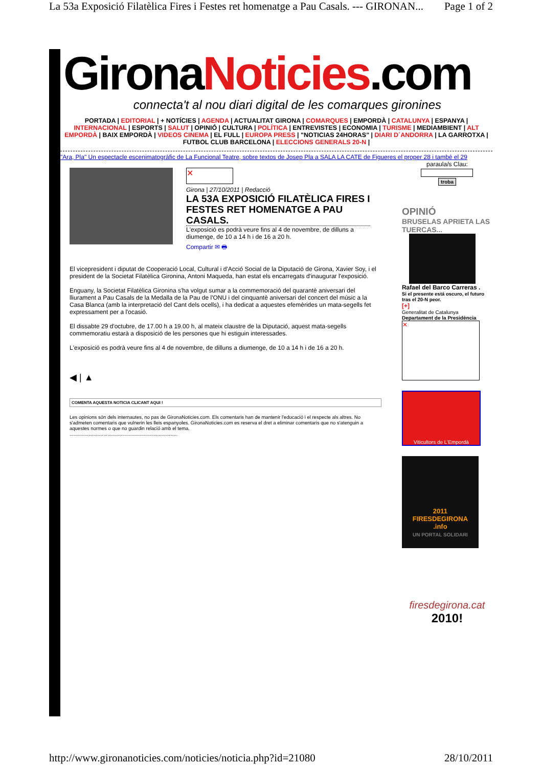La 53a Exposició Filatèlica Fires i Festes ret homenatge a Pau Casals. --- GIRONAN... Page 1 of 2
GironaNoticies.com
connecta't al nou diari digital de les comarques gironines
PORTADA | EDITORIAL | + NOTÍCIES | AGENDA | ACTUALITAT GIRONA | COMARQUES | EMPORDÀ | CATALUNYA | ESPANYA | INTERNACIONAL | ESPORTS | SALUT | OPINIÓ | CULTURA | POLÍTICA | ENTREVISTES | ECONOMIA | TURISME | MEDIAMBIENT | ALT EMPORDÀ | BAIX EMPORDÀ | VIDEOS CINEMA | EL FULL | EUROPA PRESS | "NOTICIAS 24HORAS" | DIARI D´ANDORRA | LA GARROTXA | FUTBOL CLUB BARCELONA | ELECCIONS GENERALS 20-N |
"Ara, Pla" Un espectacle escenimatogràfic de La Funcional Teatre, sobre textos de Josep Pla a SALA LA CATE de Figueres el proper 28 i també el 29
✕
Girona | 27/10/2011 | Redacció
LA 53A EXPOSICIÓ FILATÈLICA FIRES I FESTES RET HOMENATGE A PAU CASALS.
L'exposició es podrà veure fins al 4 de novembre, de dilluns a diumenge, de 10 a 14 h i de 16 a 20 h.
Compartir ✉ 🖶
El vicepresident i diputat de Cooperació Local, Cultural i d'Acció Social de la Diputació de Girona, Xavier Soy, i el president de la Societat Filatèlica Gironina, Antoni Maqueda, han estat els encarregats d'inaugurar l'exposició.
Enguany, la Societat Filatèlica Gironina s'ha volgut sumar a la commemoració del quarantè aniversari del lliurament a Pau Casals de la Medalla de la Pau de l'ONU i del cinquantè aniversari del concert del músic a la Casa Blanca (amb la interpretació del Cant dels ocells), i ha dedicat a aquestes efemèrides un mata-segells fet expressament per a l'ocasió.
El dissabte 29 d'octubre, de 17.00 h a 19.00 h, al mateix claustre de la Diputació, aquest mata-segells commemoratiu estarà a disposició de les persones que hi estiguin interessades.
L'exposició es podrà veure fins al 4 de novembre, de dilluns a diumenge, de 10 a 14 h i de 16 a 20 h.
◀ | ▲
COMENTA AQUESTA NOTICIA CLICANT AQUI !
Les opinions són dels internautes, no pas de GironaNoticies.com. Els comentaris han de mantenir l'educació i el respecte als altres. No s'admeten comentaris que vulnerin les lleis espanyoles. GironaNoticies.com es reserva el dret a eliminar comentaris que no s'atenguin a aquestes normes o que no guardin relació amb el tema.
................................................................................
paraula/s Clau:
troba
OPINIÓ
BRUSELAS APRIETA LAS TUERCAS...
Rafael del Barco Carreras .
Si el presente está oscuro, el futuro tras el 20-N peor.
[+]
Generalitat de Catalunya
Departament de la Presidència
✕
Viticultors de L'Empordà
2011
FIRESDEGIRONA
.info
UN PORTAL SOLIDARI
firesdegirona.cat
2010!
http://www.gironanoticies.com/noticies/noticia.php?id=21080 28/10/2011